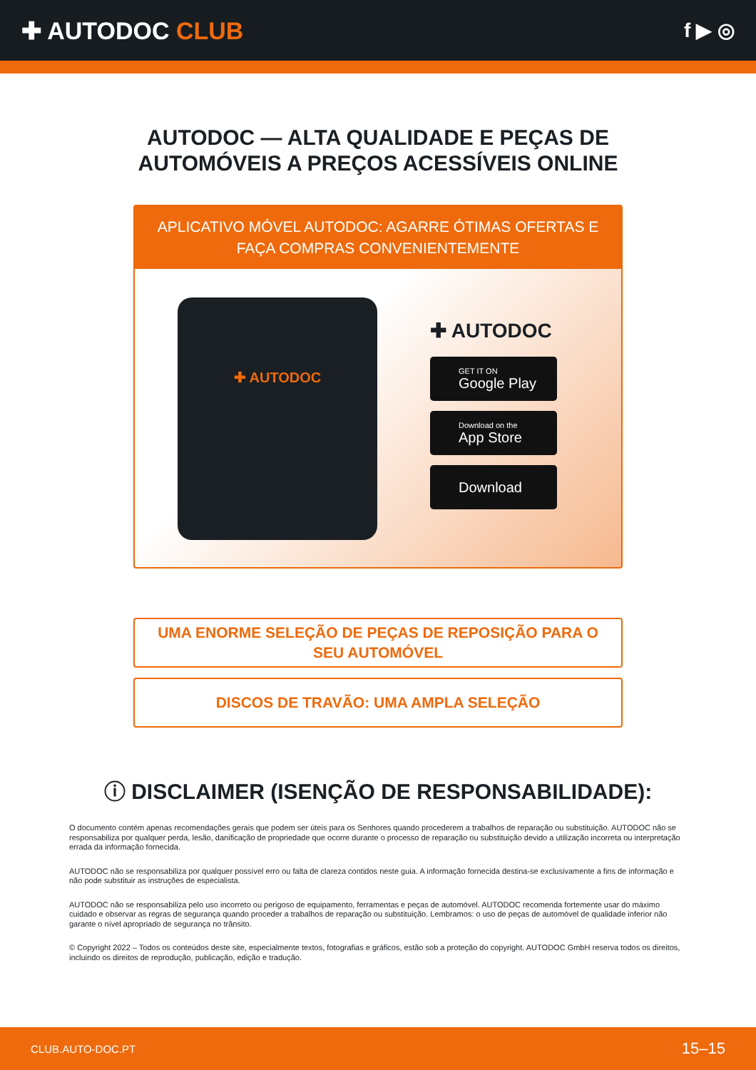✚ AUTODOC CLUB
f ▶ ◎
AUTODOC — ALTA QUALIDADE E PEÇAS DE
AUTOMÓVEIS A PREÇOS ACESSÍVEIS ONLINE
APLICATIVO MÓVEL AUTODOC: AGARRE ÓTIMAS OFERTAS E FAÇA COMPRAS CONVENIENTEMENTE
✚ AUTODOC
✚ AUTODOC
GET IT ON
Google Play
Download on the
App Store
Download
UMA ENORME SELEÇÃO DE PEÇAS DE REPOSIÇÃO PARA O
SEU AUTOMÓVEL
DISCOS DE TRAVÃO: UMA AMPLA SELEÇÃO
ⓘ DISCLAIMER (ISENÇÃO DE RESPONSABILIDADE):
O documento contém apenas recomendações gerais que podem ser úteis para os Senhores quando procederem a trabalhos de reparação ou substituição. AUTODOC não se responsabiliza por qualquer perda, lesão, danificação de propriedade que ocorre durante o processo de reparação ou substituição devido a utilização incorreta ou interpretação errada da informação fornecida.
AUTODOC não se responsabiliza por qualquer possível erro ou falta de clareza contidos neste guia. A informação fornecida destina-se exclusivamente a fins de informação e não pode substituir as instruções de especialista.
AUTODOC não se responsabiliza pelo uso incorreto ou perigoso de equipamento, ferramentas e peças de automóvel. AUTODOC recomenda fortemente usar do máximo cuidado e observar as regras de segurança quando proceder a trabalhos de reparação ou substituição. Lembramos: o uso de peças de automóvel de qualidade inferior não garante o nível apropriado de segurança no trânsito.
© Copyright 2022 – Todos os conteúdos deste site, especialmente textos, fotografias e gráficos, estão sob a proteção do copyright. AUTODOC GmbH reserva todos os direitos, incluindo os direitos de reprodução, publicação, edição e tradução.
CLUB.AUTO-DOC.PT 15–15